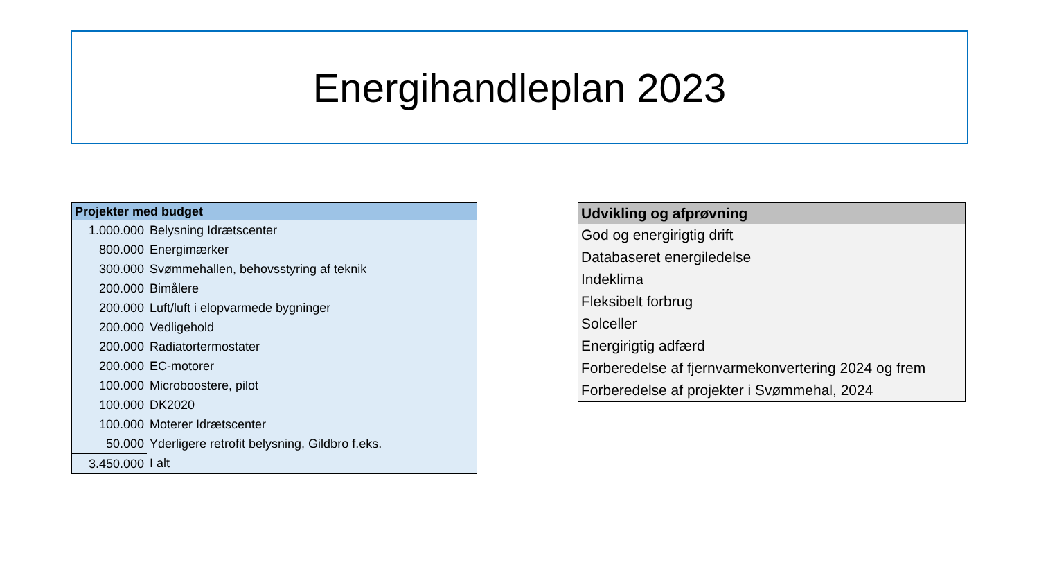Energihandleplan 2023
| Projekter med budget | |
| --- | --- |
| 1.000.000 | Belysning Idrætscenter |
| 800.000 | Energimærker |
| 300.000 | Svømmehallen, behovsstyring af teknik |
| 200.000 | Bimålere |
| 200.000 | Luft/luft i elopvarmede bygninger |
| 200.000 | Vedligehold |
| 200.000 | Radiatortermostater |
| 200.000 | EC-motorer |
| 100.000 | Microboostere, pilot |
| 100.000 | DK2020 |
| 100.000 | Moterer Idrætscenter |
| 50.000 | Yderligere retrofit belysning, Gildbro f.eks. |
| 3.450.000 | I alt |
| Udvikling og afprøvning |
| --- |
| God og energirigtig drift |
| Databaseret energiledelse |
| Indeklima |
| Fleksibelt forbrug |
| Solceller |
| Energirigtig adfærd |
| Forberedelse af fjernvarmekonvertering 2024 og frem |
| Forberedelse af projekter i Svømmehal, 2024 |